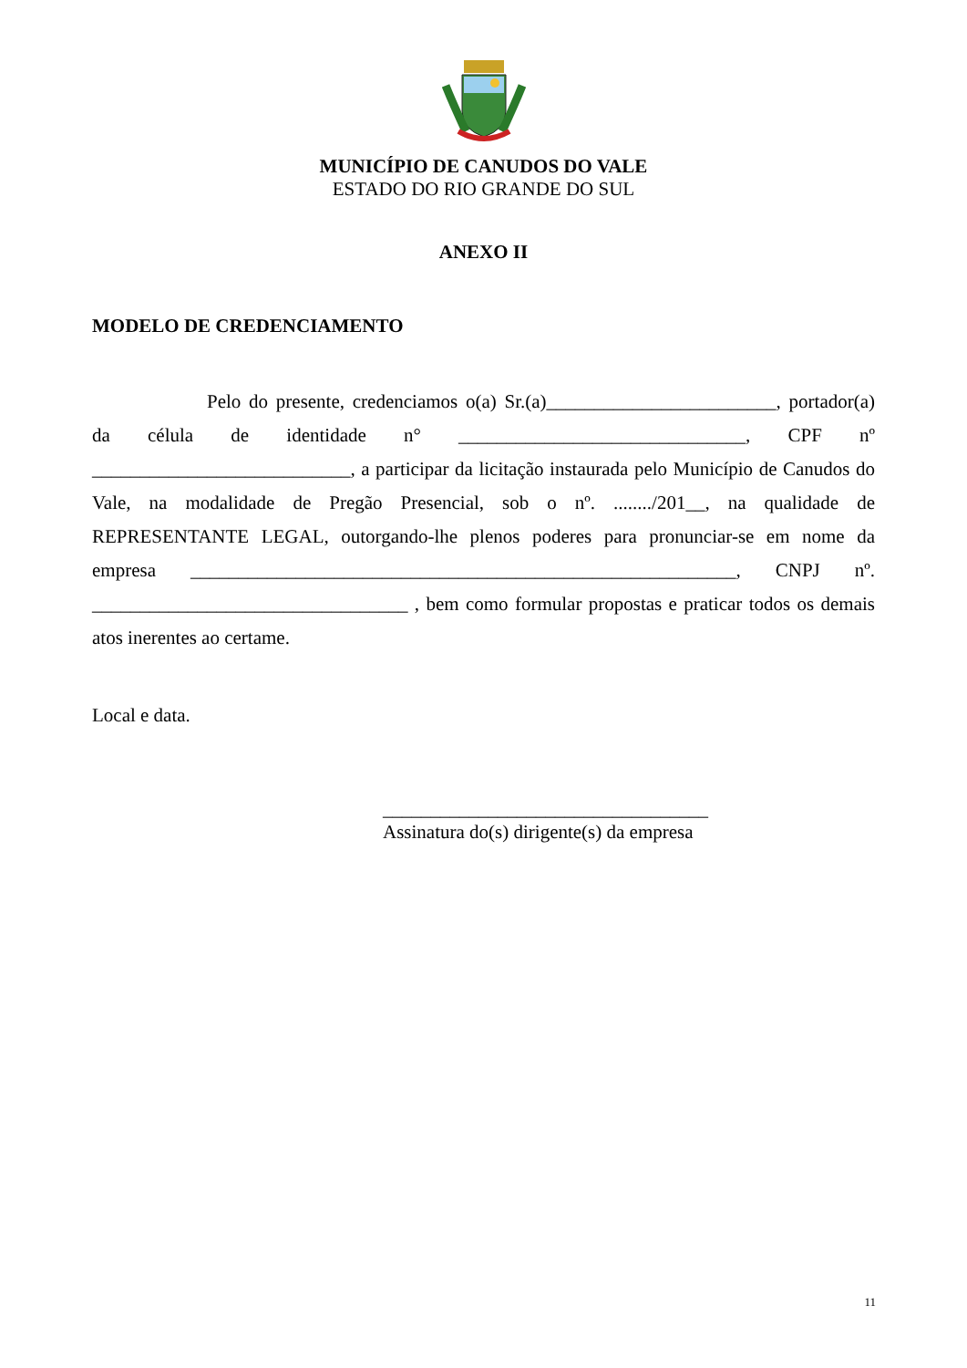MUNICÍPIO DE CANUDOS DO VALE
ESTADO DO RIO GRANDE DO SUL
ANEXO II
MODELO DE CREDENCIAMENTO
Pelo do presente, credenciamos o(a) Sr.(a)________________________, portador(a) da célula de identidade n° ______________________________, CPF nº ___________________________, a participar da licitação instaurada pelo Município de Canudos do Vale, na modalidade de Pregão Presencial, sob o nº. ......../201__, na qualidade de REPRESENTANTE LEGAL, outorgando-lhe plenos poderes para pronunciar-se em nome da empresa _________________________________________________________, CNPJ nº. _________________________________ , bem como formular propostas e praticar todos os demais atos inerentes ao certame.
Local e data.
__________________________________
Assinatura do(s) dirigente(s) da empresa
11